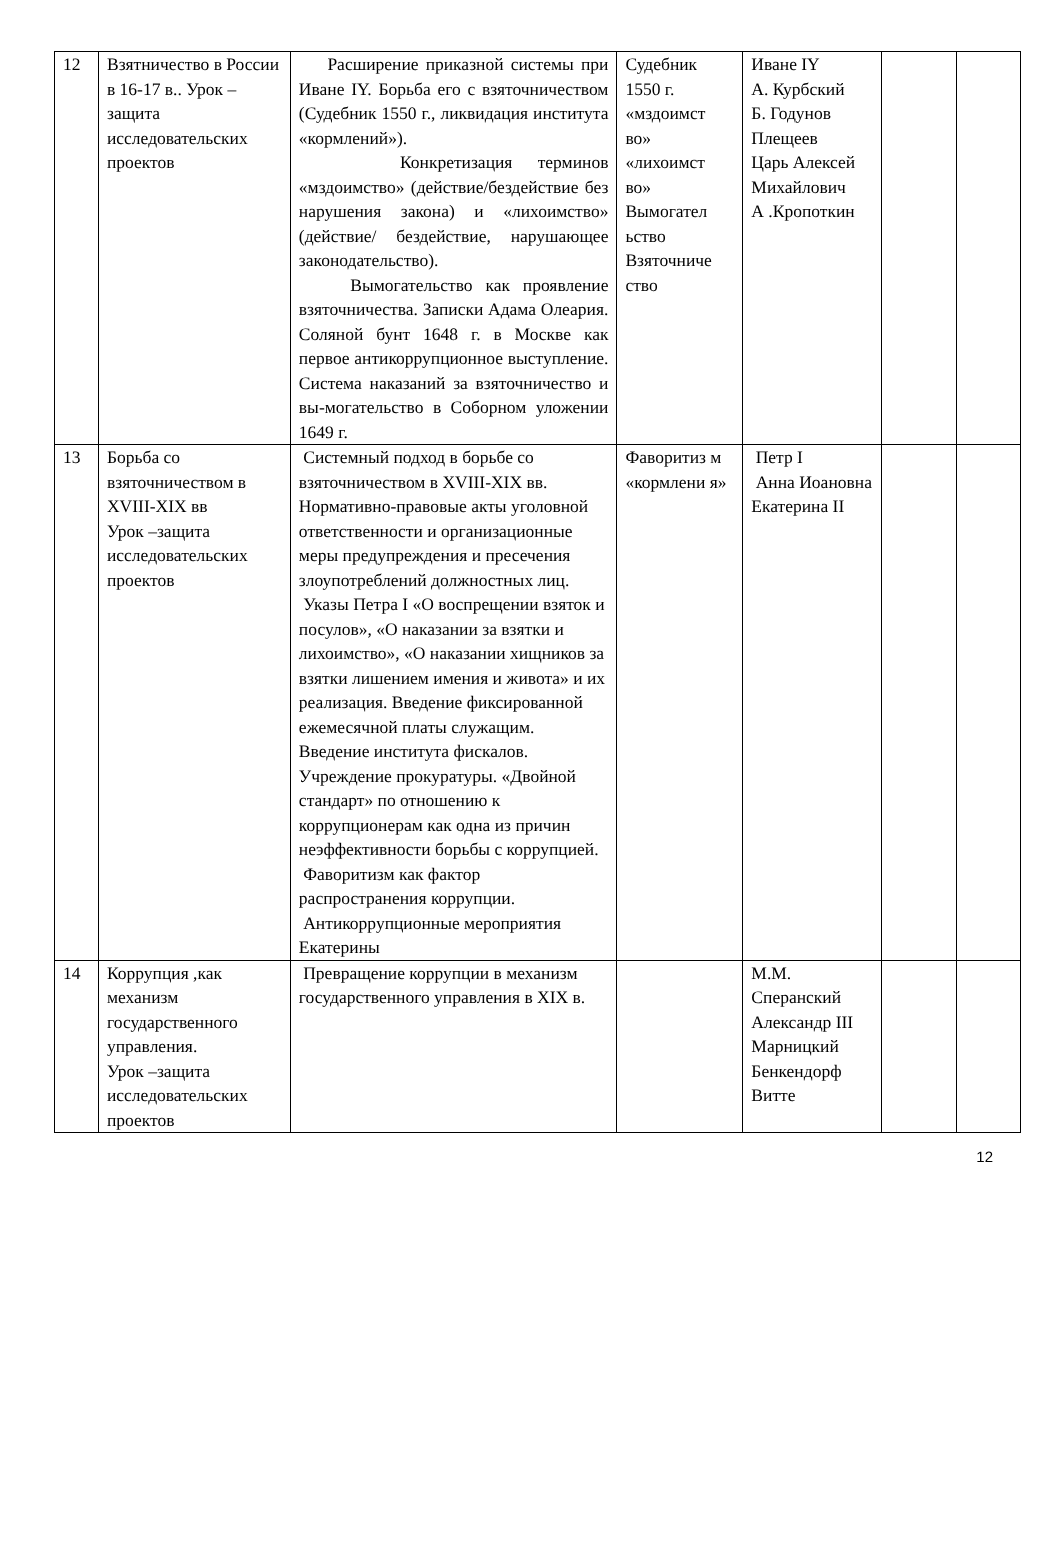| 12 | Взятничество в России в 16-17 в.. Урок –защита исследовательских проектов | Расширение приказной системы при Иване IY. Борьба его с взяточничеством (Судебник 1550 г., ликвидация института «кормлений»). Конкретизация терминов «мздоимство» (действие/бездействие без нарушения закона) и «лихоимство» (действие/ бездействие, нарушающее законодательство). Вымогательство как проявление взяточничества. Записки Адама Олеария. Соляной бунт 1648 г. в Москве как первое антикоррупционное выступление. Система наказаний за взяточничество и вы-могательство в Соборном уложении 1649 г. | Судебник 1550 г. «мздоимст во» «лихоимст во» Вымогател ьство Взяточниче ство | Иване IY А. Курбский Б. Годунов Плещеев Царь Алексей Михайлович А .Кропоткин | | |
| 13 | Борьба со взяточничеством в XVIII-XIX вв Урок –защита исследовательских проектов | Системный подход в борьбе со взяточничеством в XVIII-XIX вв. Нормативно-правовые акты уголовной ответственности и организационные меры предупреждения и пресечения злоупотреблений должностных лиц. Указы Петра I «О воспрещении взяток и посулов», «О наказании за взятки и лихоимство», «О наказании хищников за взятки лишением имения и живота» и их реализация. Введение фиксированной ежемесячной платы служащим. Введение института фискалов. Учреждение прокуратуры. «Двойной стандарт» по отношению к коррупционерам как одна из причин неэффективности борьбы с коррупцией. Фаворитизм как фактор распространения коррупции. Антикоррупционные мероприятия Екатерины | Фаворитиз м «кормлени я» | Петр I Анна Иоановна Екатерина II | | |
| 14 | Коррупция ,как механизм государственного управления. Урок –защита исследовательских проектов | Превращение коррупции в механизм государственного управления в XIX в. | | М.М. Сперанский Александр III Марницкий Бенкендорф Витте | | |
12